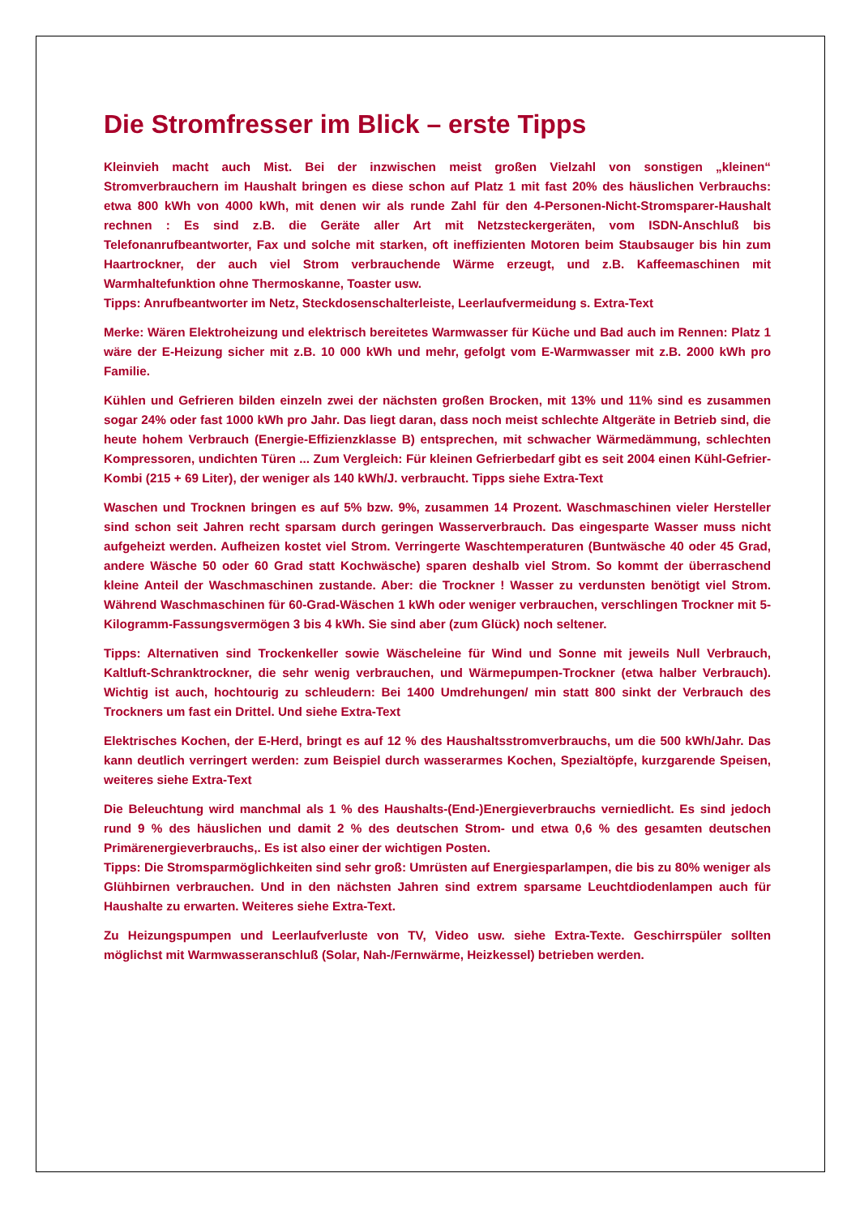Die Stromfresser im Blick – erste Tipps
Kleinvieh macht auch Mist. Bei der inzwischen meist großen Vielzahl von sonstigen „kleinen“ Stromverbrauchern im Haushalt bringen es diese schon auf Platz 1 mit fast 20% des häuslichen Verbrauchs: etwa 800 kWh von 4000 kWh, mit denen wir als runde Zahl für den 4-Personen-Nicht-Stromsparer-Haushalt rechnen : Es sind z.B. die Geräte aller Art mit Netzsteckergeräten, vom ISDN-Anschluß bis Telefonanrufbeantworter, Fax und solche mit starken, oft ineffizienten Motoren beim Staubsauger bis hin zum Haartrockner, der auch viel Strom verbrauchende Wärme erzeugt, und z.B. Kaffeemaschinen mit Warmhaltefunktion ohne Thermoskanne, Toaster usw.
Tipps: Anrufbeantworter im Netz, Steckdosenschalterleiste, Leerlaufvermeidung s. Extra-Text
Merke: Wären Elektroheizung und elektrisch bereitetes Warmwasser für Küche und Bad auch im Rennen: Platz 1 wäre der E-Heizung sicher mit z.B. 10 000 kWh und mehr, gefolgt vom E-Warmwasser mit z.B. 2000 kWh pro Familie.
Kühlen und Gefrieren bilden einzeln zwei der nächsten großen Brocken, mit 13% und 11% sind es zusammen sogar 24% oder fast 1000 kWh pro Jahr. Das liegt daran, dass noch meist schlechte Altgeräte in Betrieb sind, die heute hohem Verbrauch (Energie-Effizienzklasse B) entsprechen, mit schwacher Wärmedämmung, schlechten Kompressoren, undichten Türen ... Zum Vergleich: Für kleinen Gefrierbedarf gibt es seit 2004 einen Kühl-Gefrier-Kombi (215 + 69 Liter), der weniger als 140 kWh/J. verbraucht. Tipps siehe Extra-Text
Waschen und Trocknen bringen es auf 5% bzw. 9%, zusammen 14 Prozent. Waschmaschinen vieler Hersteller sind schon seit Jahren recht sparsam durch geringen Wasserverbrauch. Das eingesparte Wasser muss nicht aufgeheizt werden. Aufheizen kostet viel Strom. Verringerte Waschtemperaturen (Buntwäsche 40 oder 45 Grad, andere Wäsche 50 oder 60 Grad statt Kochwäsche) sparen deshalb viel Strom. So kommt der überraschend kleine Anteil der Waschmaschinen zustande. Aber: die Trockner ! Wasser zu verdunsten benötigt viel Strom. Während Waschmaschinen für 60-Grad-Wäschen 1 kWh oder weniger verbrauchen, verschlingen Trockner mit 5-Kilogramm-Fassungsvermögen 3 bis 4 kWh. Sie sind aber (zum Glück) noch seltener.
Tipps: Alternativen sind Trockenkeller sowie Wäscheleine für Wind und Sonne mit jeweils Null Verbrauch, Kaltluft-Schranktrockner, die sehr wenig verbrauchen, und Wärmepumpen-Trockner (etwa halber Verbrauch). Wichtig ist auch, hochtourig zu schleudern: Bei 1400 Umdrehungen/ min statt 800 sinkt der Verbrauch des Trockners um fast ein Drittel. Und siehe Extra-Text
Elektrisches Kochen, der E-Herd, bringt es auf 12 % des Haushaltsstromverbrauchs, um die 500 kWh/Jahr. Das kann deutlich verringert werden: zum Beispiel durch wasserarmes Kochen, Spezialtöpfe, kurzgarende Speisen, weiteres siehe Extra-Text
Die Beleuchtung wird manchmal als 1 % des Haushalts-(End-)Energieverbrauchs verniedlicht. Es sind jedoch rund 9 % des häuslichen und damit 2 % des deutschen Strom- und etwa 0,6 % des gesamten deutschen Primärenergieverbrauchs,. Es ist also einer der wichtigen Posten.
Tipps: Die Stromsparmöglichkeiten sind sehr groß: Umrüsten auf Energiesparlampen, die bis zu 80% weniger als Glühbirnen verbrauchen. Und in den nächsten Jahren sind extrem sparsame Leuchtdiodenlampen auch für Haushalte zu erwarten. Weiteres siehe Extra-Text.
Zu Heizungspumpen und Leerlaufverluste von TV, Video usw. siehe Extra-Texte. Geschirrspüler sollten möglichst mit Warmwasseranschluß (Solar, Nah-/Fernwärme, Heizkessel) betrieben werden.